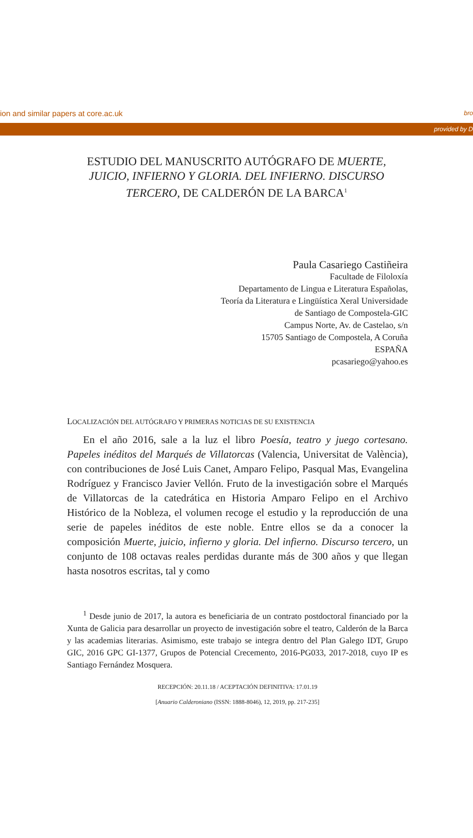ion and similar papers at core.ac.uk bro
provided by D
ESTUDIO DEL MANUSCRITO AUTÓGRAFO DE MUERTE, JUICIO, INFIERNO Y GLORIA. DEL INFIERNO. DISCURSO TERCERO, DE CALDERÓN DE LA BARCA<sup>1</sup>
Paula Casariego Castiñeira
Facultade de Filoloxía
Departamento de Lingua e Literatura Españolas,
Teoría da Literatura e Lingüística Xeral Universidade
de Santiago de Compostela-GIC
Campus Norte, Av. de Castelao, s/n
15705 Santiago de Compostela, A Coruña
ESPAÑA
pcasariego@yahoo.es
LOCALIZACIÓN DEL AUTÓGRAFO Y PRIMERAS NOTICIAS DE SU EXISTENCIA
En el año 2016, sale a la luz el libro Poesía, teatro y juego cortesano. Papeles inéditos del Marqués de Villatorcas (Valencia, Universitat de València), con contribuciones de José Luis Canet, Amparo Felipo, Pasqual Mas, Evangelina Rodríguez y Francisco Javier Vellón. Fruto de la investigación sobre el Marqués de Villatorcas de la catedrática en Historia Amparo Felipo en el Archivo Histórico de la Nobleza, el volumen recoge el estudio y la reproducción de una serie de papeles inéditos de este noble. Entre ellos se da a conocer la composición Muerte, juicio, infierno y gloria. Del infierno. Discurso tercero, un conjunto de 108 octavas reales perdidas durante más de 300 años y que llegan hasta nosotros escritas, tal y como
<sup>1</sup> Desde junio de 2017, la autora es beneficiaria de un contrato postdoctoral financiado por la Xunta de Galicia para desarrollar un proyecto de investigación sobre el teatro, Calderón de la Barca y las academias literarias. Asimismo, este trabajo se integra dentro del Plan Galego IDT, Grupo GIC, 2016 GPC GI-1377, Grupos de Potencial Crecemento, 2016-PG033, 2017-2018, cuyo IP es Santiago Fernández Mosquera.
RECEPCIÓN: 20.11.18 / ACEPTACIÓN DEFINITIVA: 17.01.19
[Anuario Calderoniano (ISSN: 1888-8046), 12, 2019, pp. 217-235]